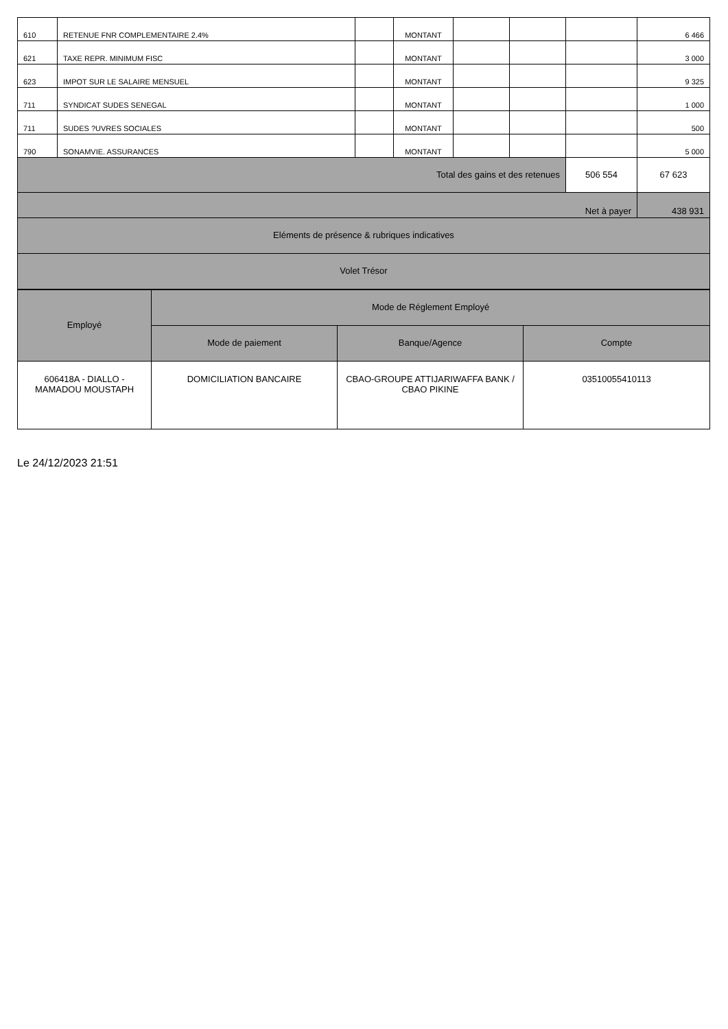| 610 | RETENUE FNR COMPLEMENTAIRE 2.4% | | MONTANT | | | | 6 466 |
| 621 | TAXE REPR. MINIMUM FISC | | MONTANT | | | | 3 000 |
| 623 | IMPOT SUR LE SALAIRE MENSUEL | | MONTANT | | | | 9 325 |
| 711 | SYNDICAT SUDES SENEGAL | | MONTANT | | | | 1 000 |
| 711 | SUDES ?UVRES SOCIALES | | MONTANT | | | | 500 |
| 790 | SONAMVIE. ASSURANCES | | MONTANT | | | | 5 000 |
| Total des gains et des retenues | | | | | | 506 554 | 67 623 |
| Net à payer | | | | | | | 438 931 |
| Eléments de présence & rubriques indicatives | | | | | | | |
| Volet Trésor | | | | | | | |
| Employé | Mode de Réglement Employé | | |
| | Mode de paiement | Banque/Agence | Compte |
| 606418A - DIALLO - MAMADOU MOUSTAPH | DOMICILIATION BANCAIRE | CBAO-GROUPE ATTIJARIWAFFA BANK / CBAO PIKINE | 03510055410113 |
Le 24/12/2023 21:51